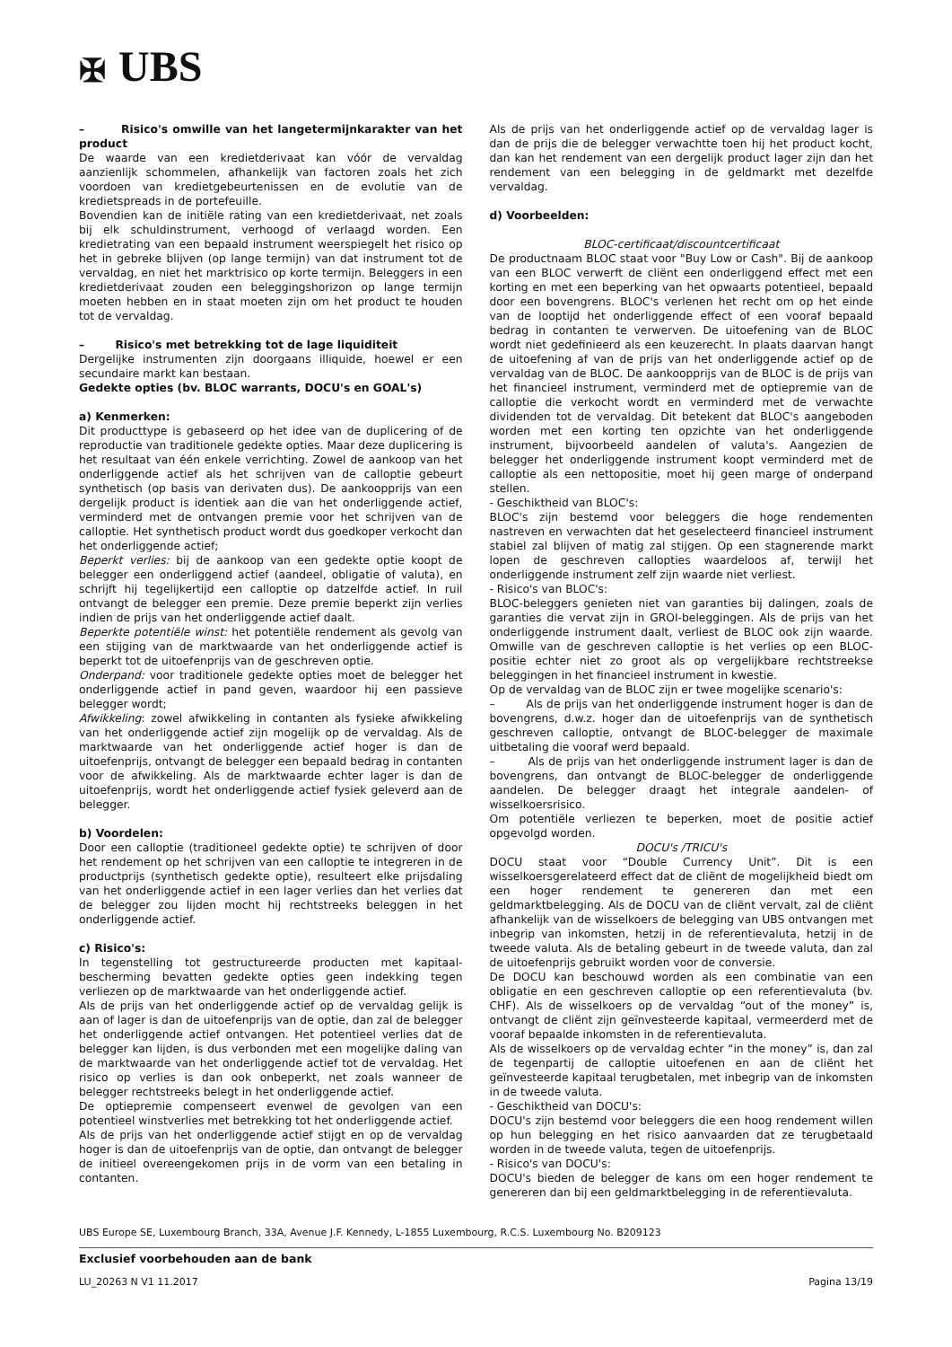✠ UBS
– Risico's omwille van het langetermijnkarakter van het product
De waarde van een kredietderivaat kan vóór de vervaldag aanzienlijk schommelen, afhankelijk van factoren zoals het zich voordoen van kredietgebeurtenissen en de evolutie van de kredietspreads in de portefeuille.
Bovendien kan de initiële rating van een kredietderivaat, net zoals bij elk schuldinstrument, verhoogd of verlaagd worden. Een kredietrating van een bepaald instrument weerspiegelt het risico op het in gebreke blijven (op lange termijn) van dat instrument tot de vervaldag, en niet het marktrisico op korte termijn. Beleggers in een kredietderivaat zouden een beleggingshorizon op lange termijn moeten hebben en in staat moeten zijn om het product te houden tot de vervaldag.
– Risico's met betrekking tot de lage liquiditeit
Dergelijke instrumenten zijn doorgaans illiquide, hoewel er een secundaire markt kan bestaan.
Gedekte opties (bv. BLOC warrants, DOCU's en GOAL's)
a) Kenmerken:
Dit producttype is gebaseerd op het idee van de duplicering of de reproductie van traditionele gedekte opties. Maar deze duplicering is het resultaat van één enkele verrichting. Zowel de aankoop van het onderliggende actief als het schrijven van de calloptie gebeurt synthetisch (op basis van derivaten dus). De aankoopprijs van een dergelijk product is identiek aan die van het onderliggende actief, verminderd met de ontvangen premie voor het schrijven van de calloptie. Het synthetisch product wordt dus goedkoper verkocht dan het onderliggende actief;
Beperkt verlies: bij de aankoop van een gedekte optie koopt de belegger een onderliggend actief (aandeel, obligatie of valuta), en schrijft hij tegelijkertijd een calloptie op datzelfde actief. In ruil ontvangt de belegger een premie. Deze premie beperkt zijn verlies indien de prijs van het onderliggende actief daalt.
Beperkte potentiële winst: het potentiële rendement als gevolg van een stijging van de marktwaarde van het onderliggende actief is beperkt tot de uitoefenprijs van de geschreven optie.
Onderpand: voor traditionele gedekte opties moet de belegger het onderliggende actief in pand geven, waardoor hij een passieve belegger wordt;
Afwikkeling: zowel afwikkeling in contanten als fysieke afwikkeling van het onderliggende actief zijn mogelijk op de vervaldag. Als de marktwaarde van het onderliggende actief hoger is dan de uitoefenprijs, ontvangt de belegger een bepaald bedrag in contanten voor de afwikkeling. Als de marktwaarde echter lager is dan de uitoefenprijs, wordt het onderliggende actief fysiek geleverd aan de belegger.
b) Voordelen:
Door een calloptie (traditioneel gedekte optie) te schrijven of door het rendement op het schrijven van een calloptie te integreren in de productprijs (synthetisch gedekte optie), resulteert elke prijsdaling van het onderliggende actief in een lager verlies dan het verlies dat de belegger zou lijden mocht hij rechtstreeks beleggen in het onderliggende actief.
c) Risico's:
In tegenstelling tot gestructureerde producten met kapitaal-bescherming bevatten gedekte opties geen indekking tegen verliezen op de marktwaarde van het onderliggende actief.
Als de prijs van het onderliggende actief op de vervaldag gelijk is aan of lager is dan de uitoefenprijs van de optie, dan zal de belegger het onderliggende actief ontvangen. Het potentieel verlies dat de belegger kan lijden, is dus verbonden met een mogelijke daling van de marktwaarde van het onderliggende actief tot de vervaldag. Het risico op verlies is dan ook onbeperkt, net zoals wanneer de belegger rechtstreeks belegt in het onderliggende actief.
De optiepremie compenseert evenwel de gevolgen van een potentieel winstverlies met betrekking tot het onderliggende actief.
Als de prijs van het onderliggende actief stijgt en op de vervaldag hoger is dan de uitoefenprijs van de optie, dan ontvangt de belegger de initieel overeengekomen prijs in de vorm van een betaling in contanten.
Als de prijs van het onderliggende actief op de vervaldag lager is dan de prijs die de belegger verwachtte toen hij het product kocht, dan kan het rendement van een dergelijk product lager zijn dan het rendement van een belegging in de geldmarkt met dezelfde vervaldag.
d) Voorbeelden:
BLOC-certificaat/discountcertificaat
De productnaam BLOC staat voor "Buy Low or Cash". Bij de aankoop van een BLOC verwerft de cliënt een onderliggend effect met een korting en met een beperking van het opwaarts potentieel, bepaald door een bovengrens. BLOC's verlenen het recht om op het einde van de looptijd het onderliggende effect of een vooraf bepaald bedrag in contanten te verwerven. De uitoefening van de BLOC wordt niet gedefinieerd als een keuzerecht. In plaats daarvan hangt de uitoefening af van de prijs van het onderliggende actief op de vervaldag van de BLOC. De aankoopprijs van de BLOC is de prijs van het financieel instrument, verminderd met de optiepremie van de calloptie die verkocht wordt en verminderd met de verwachte dividenden tot de vervaldag. Dit betekent dat BLOC's aangeboden worden met een korting ten opzichte van het onderliggende instrument, bijvoorbeeld aandelen of valuta's. Aangezien de belegger het onderliggende instrument koopt verminderd met de calloptie als een nettopositie, moet hij geen marge of onderpand stellen.
- Geschiktheid van BLOC's:
BLOC's zijn bestemd voor beleggers die hoge rendementen nastreven en verwachten dat het geselecteerd financieel instrument stabiel zal blijven of matig zal stijgen. Op een stagnerende markt lopen de geschreven callopties waardeloos af, terwijl het onderliggende instrument zelf zijn waarde niet verliest.
- Risico's van BLOC's:
BLOC-beleggers genieten niet van garanties bij dalingen, zoals de garanties die vervat zijn in GROI-beleggingen. Als de prijs van het onderliggende instrument daalt, verliest de BLOC ook zijn waarde. Omwille van de geschreven calloptie is het verlies op een BLOC-positie echter niet zo groot als op vergelijkbare rechtstreekse beleggingen in het financieel instrument in kwestie.
Op de vervaldag van de BLOC zijn er twee mogelijke scenario's:
– Als de prijs van het onderliggende instrument hoger is dan de bovengrens, d.w.z. hoger dan de uitoefenprijs van de synthetisch geschreven calloptie, ontvangt de BLOC-belegger de maximale uitbetaling die vooraf werd bepaald.
– Als de prijs van het onderliggende instrument lager is dan de bovengrens, dan ontvangt de BLOC-belegger de onderliggende aandelen. De belegger draagt het integrale aandelen- of wisselkoersrisico.
Om potentiële verliezen te beperken, moet de positie actief opgevolgd worden.
DOCU's /TRICU's
DOCU staat voor “Double Currency Unit”. Dit is een wisselkoersgerelateerd effect dat de cliënt de mogelijkheid biedt om een hoger rendement te genereren dan met een geldmarktbelegging. Als de DOCU van de cliënt vervalt, zal de cliënt afhankelijk van de wisselkoers de belegging van UBS ontvangen met inbegrip van inkomsten, hetzij in de referentievaluta, hetzij in de tweede valuta. Als de betaling gebeurt in de tweede valuta, dan zal de uitoefenprijs gebruikt worden voor de conversie.
De DOCU kan beschouwd worden als een combinatie van een obligatie en een geschreven calloptie op een referentievaluta (bv. CHF). Als de wisselkoers op de vervaldag “out of the money” is, ontvangt de cliënt zijn geïnvesteerde kapitaal, vermeerderd met de vooraf bepaalde inkomsten in de referentievaluta.
Als de wisselkoers op de vervaldag echter “in the money” is, dan zal de tegenpartij de calloptie uitoefenen en aan de cliënt het geïnvesteerde kapitaal terugbetalen, met inbegrip van de inkomsten in de tweede valuta.
- Geschiktheid van DOCU's:
DOCU's zijn bestemd voor beleggers die een hoog rendement willen op hun belegging en het risico aanvaarden dat ze terugbetaald worden in de tweede valuta, tegen de uitoefenprijs.
- Risico's van DOCU's:
DOCU's bieden de belegger de kans om een hoger rendement te genereren dan bij een geldmarktbelegging in de referentievaluta.
UBS Europe SE, Luxembourg Branch, 33A, Avenue J.F. Kennedy, L-1855 Luxembourg, R.C.S. Luxembourg No. B209123
Exclusief voorbehouden aan de bank
LU_20263 N V1 11.2017 Pagina 13/19